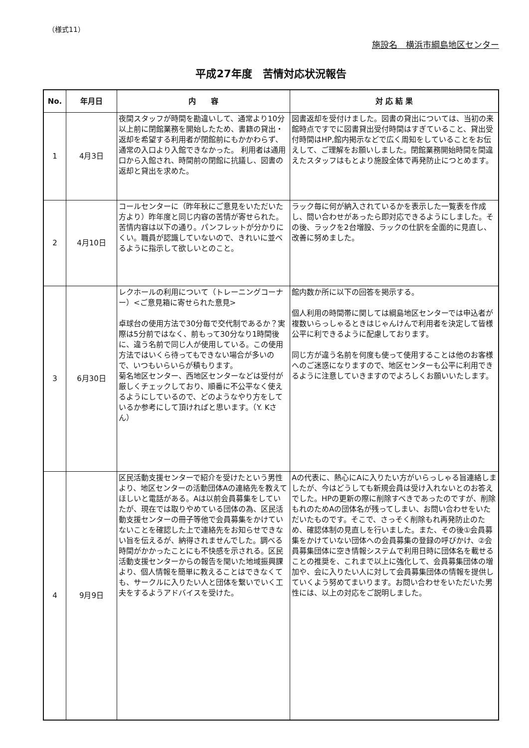（様式11）
施設名　横浜市綱島地区センター
平成27年度　苦情対応状況報告
| No. | 年月日 | 内 容 | 対 応 結 果 |
| --- | --- | --- | --- |
| 1 | 4月3日 | 夜間スタッフが時間を勘違いして、通常より10分以上前に閉館業務を開始したため、書籍の貸出・返却を希望する利用者が閉館前にもかかわらず、通常の入口より入館できなかった。 利用者は通用口から入館され、時間前の閉館に抗議し、図書の返却と貸出を求めた。 | 図書返却を受付けました。図書の貸出については、当初の来館時点ですでに図書貸出受付時間はすぎていること、貸出受付時間はHP,館内掲示などで広く周知をしていることをお伝えして、ご理解をお願いしました。閉館業務開始時間を間違えたスタッフはもとより施設全体で再発防止につとめます。 |
| 2 | 4月10日 | コールセンターに（昨年秋にご意見をいただいた方より）昨年度と同じ内容の苦情が寄せられた。苦情内容は以下の通り。パンフレットが分かりにくい。職員が認識していないので、きれいに並べるように指示して欲しいとのこと。 | ラック毎に何が納入されているかを表示した一覧表を作成し、問い合わせがあったら即対応できるようにしました。その後、ラックを2台増設、ラックの仕訳を全面的に見直し、改善に努めました。 |
| 3 | 6月30日 | レクホールの利用について（トレーニングコーナー）<ご意見箱に寄せられた意見> 卓球台の使用方法で30分毎で交代制であるか？実際は5分前ではなく、前もって30分なり1時間後に、違う名前で同じ人が使用している。この使用方法ではいくら待ってもできない場合が多いので、いつもいらいらが積もります。 菊名地区センター、西地区センターなどは受付が厳しくチェックしており、順番に不公平なく使えるようにしているので、どのようなやり方をしているか参考にして頂ければと思います。（Y. Kさん） | 館内数か所に以下の回答を掲示する。 個人利用の時間帯に関しては綱島地区センターでは申込者が複数いらっしゃるときはじゃんけんで利用者を決定して皆様公平に利できるように配慮しております。 同じ方が違う名前を何度も使って使用することは他のお客様へのご迷惑になりますので、地区センターも公平に利用できるように注意していきますのでよろしくお願いいたします。 |
| 4 | 9月9日 | 区民活動支援センターで紹介を受けたという男性より、地区センターの活動団体Aの連絡先を教えてほしいと電話がある。Aは以前会員募集をしていたが、現在では取りやめている団体の為、区民活動支援センターの冊子等他で会員募集をかけていないことを確認した上で連絡先をお知らせできない旨を伝えるが、納得されませんでした。調べる時間がかかったことにも不快感を示される。区民活動支援センターからの報告を聞いた地域振興課より、個人情報を簡単に教えることはできなくても、サークルに入りたい人と団体を繋いでいく工夫をするようアドバイスを受けた。 | Aの代表に、熱心にAに入りたい方がいらっしゃる旨連絡しましたが、今はどうしても新規会員は受け入れないとのお答えでした。HPの更新の際に削除すべきであったのですが、削除もれのためAの団体名が残ってしまい、お問い合わせをいただいたものです。そこで、さっそく削除もれ再発防止のため、確認体制の見直しを行いました。また、その後①会員募集をかけていない団体への会員募集の登録の呼びかけ、②会員募集団体に空き情報システムで利用日時に団体名を載せることの推奨を、これまで以上に強化して、会員募集団体の増加や、会に入りたい人に対して会員募集団体の情報を提供していくよう努めてまいります。お問い合わせをいただいた男性には、以上の対応をご説明しました。 |